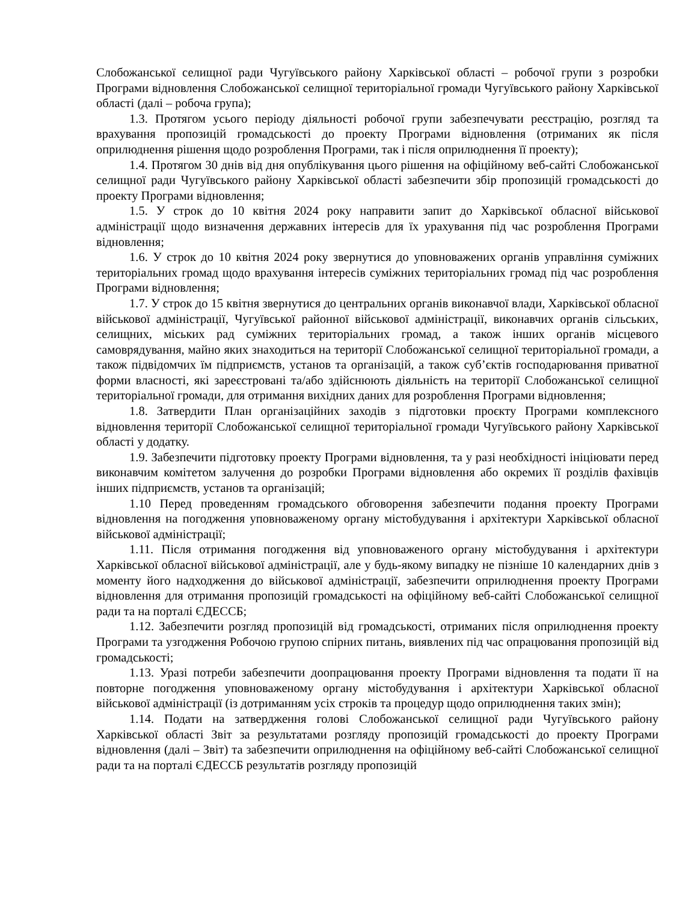Слобожанської селищної ради Чугуївського району Харківської області – робочої групи з розробки Програми відновлення Слобожанської селищної територіальної громади Чугуївського району Харківської області (далі – робоча група);
1.3. Протягом усього періоду діяльності робочої групи забезпечувати реєстрацію, розгляд та врахування пропозицій громадськості до проекту Програми відновлення (отриманих як після оприлюднення рішення щодо розроблення Програми, так і після оприлюднення її проекту);
1.4. Протягом 30 днів від дня опублікування цього рішення на офіційному веб-сайті Слобожанської селищної ради Чугуївського району Харківської області забезпечити збір пропозицій громадськості до проекту Програми відновлення;
1.5. У строк до 10 квітня 2024 року направити запит до Харківської обласної військової адміністрації щодо визначення державних інтересів для їх урахування під час розроблення Програми відновлення;
1.6. У строк до 10 квітня 2024 року звернутися до уповноважених органів управління суміжних територіальних громад щодо врахування інтересів суміжних територіальних громад під час розроблення Програми відновлення;
1.7. У строк до 15 квітня звернутися до центральних органів виконавчої влади, Харківської обласної військової адміністрації, Чугуївської районної військової адміністрації, виконавчих органів сільських, селищних, міських рад суміжних територіальних громад, а також інших органів місцевого самоврядування, майно яких знаходиться на території Слобожанської селищної територіальної громади, а також підвідомчих їм підприємств, установ та організацій, а також суб’єктів господарювання приватної форми власності, які зареєстровані та/або здійснюють діяльність на території Слобожанської селищної територіальної громади, для отримання вихідних даних для розроблення Програми відновлення;
1.8. Затвердити План організаційних заходів з підготовки проєкту Програми комплексного відновлення території Слобожанської селищної територіальної громади Чугуївського району Харківської області у додатку.
1.9. Забезпечити підготовку проекту Програми відновлення, та у разі необхідності ініціювати перед виконавчим комітетом залучення до розробки Програми відновлення або окремих її розділів фахівців інших підприємств, установ та організацій;
1.10 Перед проведенням громадського обговорення забезпечити подання проекту Програми відновлення на погодження уповноваженому органу містобудування і архітектури Харківської обласної військової адміністрації;
1.11. Після отримання погодження від уповноваженого органу містобудування і архітектури Харківської обласної військової адміністрації, але у будь-якому випадку не пізніше 10 календарних днів з моменту його надходження до військової адміністрації, забезпечити оприлюднення проекту Програми відновлення для отримання пропозицій громадськості на офіційному веб-сайті Слобожанської селищної ради та на порталі ЄДЕССБ;
1.12. Забезпечити розгляд пропозицій від громадськості, отриманих після оприлюднення проекту Програми та узгодження Робочою групою спірних питань, виявлених під час опрацювання пропозицій від громадськості;
1.13. Уразі потреби забезпечити доопрацювання проекту Програми відновлення та подати її на повторне погодження уповноваженому органу містобудування і архітектури Харківської обласної військової адміністрації (із дотриманням усіх строків та процедур щодо оприлюднення таких змін);
1.14. Подати на затвердження голові Слобожанської селищної ради Чугуївського району Харківської області Звіт за результатами розгляду пропозицій громадськості до проекту Програми відновлення (далі – Звіт) та забезпечити оприлюднення на офіційному веб-сайті Слобожанської селищної ради та на порталі ЄДЕССБ результатів розгляду пропозицій